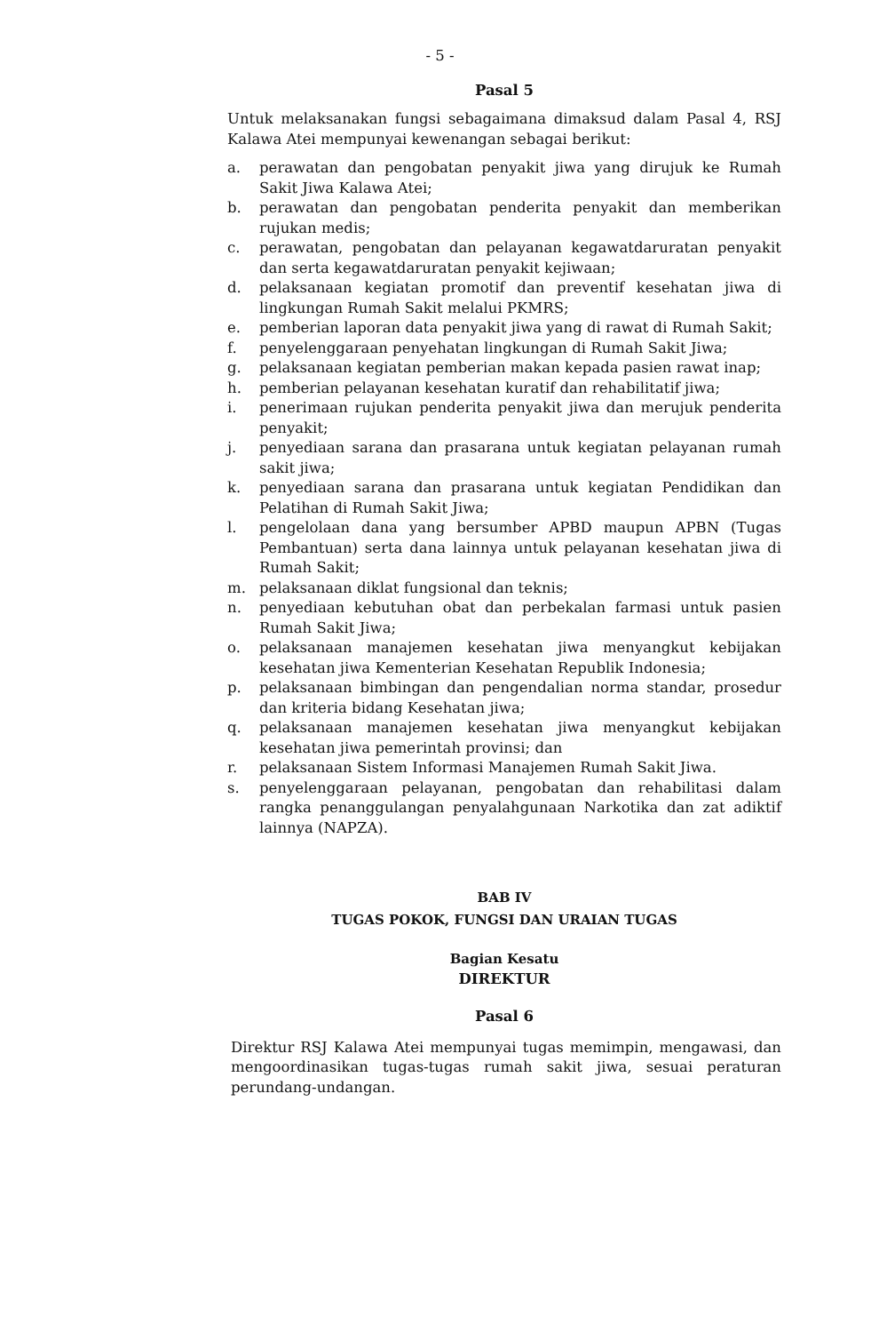- 5 -
Pasal 5
Untuk melaksanakan fungsi sebagaimana dimaksud dalam Pasal 4, RSJ Kalawa Atei mempunyai kewenangan sebagai berikut:
a. perawatan dan pengobatan penyakit jiwa yang dirujuk ke Rumah Sakit Jiwa Kalawa Atei;
b. perawatan dan pengobatan penderita penyakit dan memberikan rujukan medis;
c. perawatan, pengobatan dan pelayanan kegawatdaruratan penyakit dan serta kegawatdaruratan penyakit kejiwaan;
d. pelaksanaan kegiatan promotif dan preventif kesehatan jiwa di lingkungan Rumah Sakit melalui PKMRS;
e. pemberian laporan data penyakit jiwa yang di rawat di Rumah Sakit;
f. penyelenggaraan penyehatan lingkungan di Rumah Sakit Jiwa;
g. pelaksanaan kegiatan pemberian makan kepada pasien rawat inap;
h. pemberian pelayanan kesehatan kuratif dan rehabilitatif jiwa;
i. penerimaan rujukan penderita penyakit jiwa dan merujuk penderita penyakit;
j. penyediaan sarana dan prasarana untuk kegiatan pelayanan rumah sakit jiwa;
k. penyediaan sarana dan prasarana untuk kegiatan Pendidikan dan Pelatihan di Rumah Sakit Jiwa;
l. pengelolaan dana yang bersumber APBD maupun APBN (Tugas Pembantuan) serta dana lainnya untuk pelayanan kesehatan jiwa di Rumah Sakit;
m. pelaksanaan diklat fungsional dan teknis;
n. penyediaan kebutuhan obat dan perbekalan farmasi untuk pasien Rumah Sakit Jiwa;
o. pelaksanaan manajemen kesehatan jiwa menyangkut kebijakan kesehatan jiwa Kementerian Kesehatan Republik Indonesia;
p. pelaksanaan bimbingan dan pengendalian norma standar, prosedur dan kriteria bidang Kesehatan jiwa;
q. pelaksanaan manajemen kesehatan jiwa menyangkut kebijakan kesehatan jiwa pemerintah provinsi; dan
r. pelaksanaan Sistem Informasi Manajemen Rumah Sakit Jiwa.
s. penyelenggaraan pelayanan, pengobatan dan rehabilitasi dalam rangka penanggulangan penyalahgunaan Narkotika dan zat adiktif lainnya (NAPZA).
BAB IV
TUGAS POKOK, FUNGSI DAN URAIAN TUGAS
Bagian Kesatu
DIREKTUR
Pasal 6
Direktur RSJ Kalawa Atei mempunyai tugas memimpin, mengawasi, dan mengoordinasikan tugas-tugas rumah sakit jiwa, sesuai peraturan perundang-undangan.